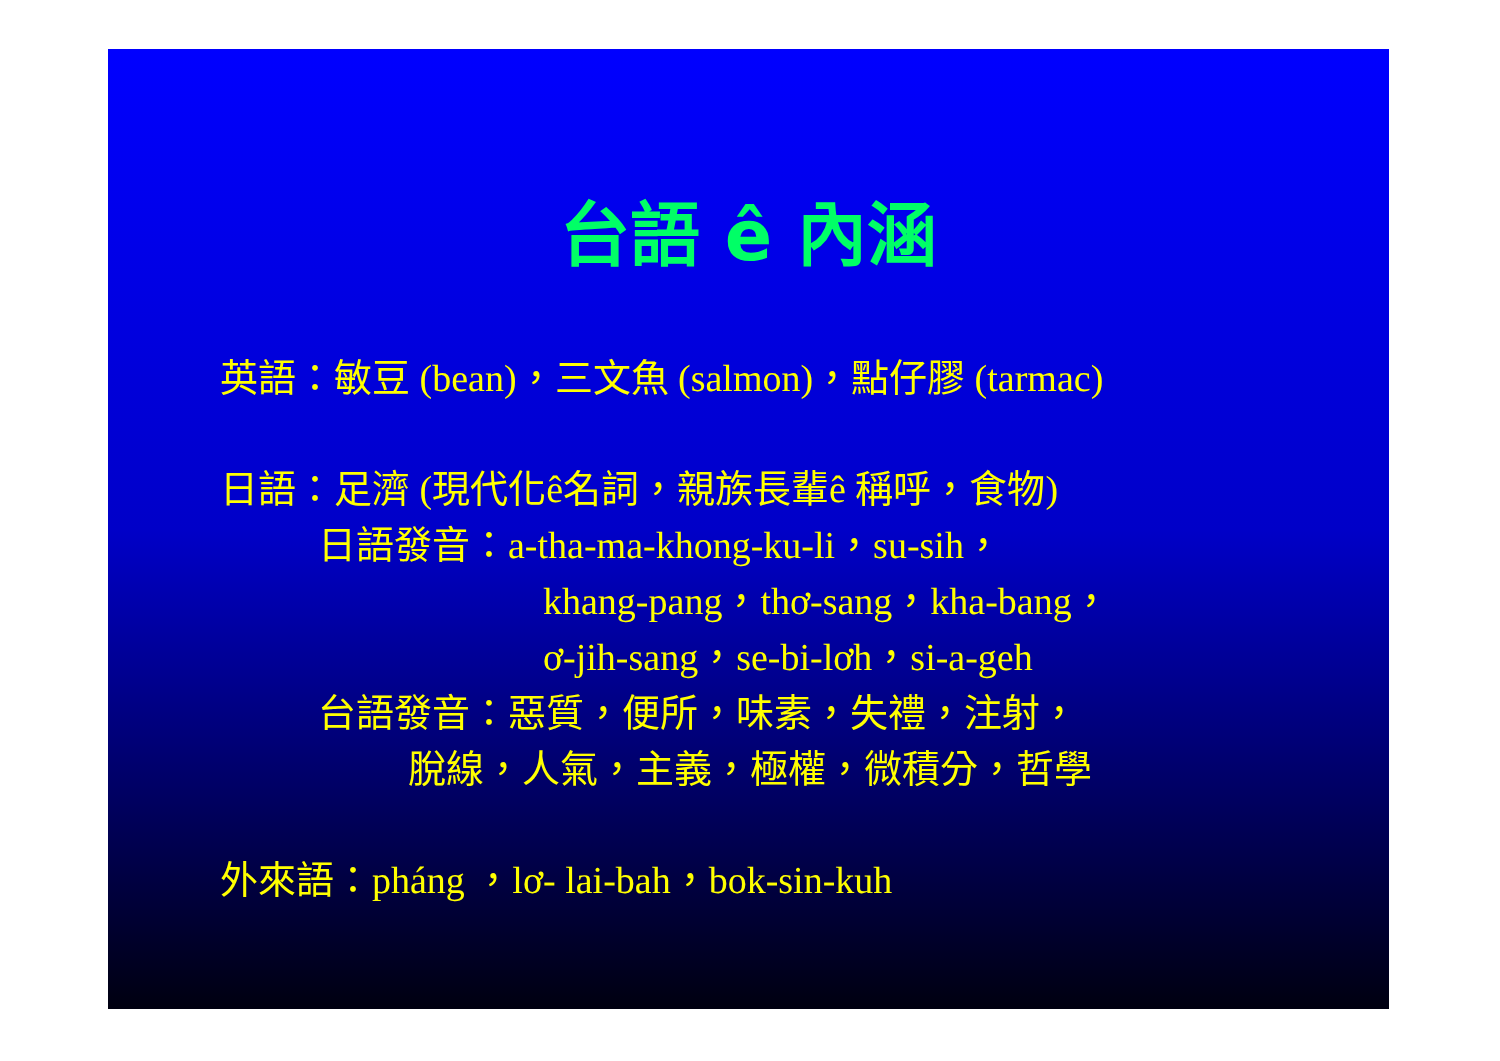台語 ê 內涵
英語：敏豆 (bean)，三文魚 (salmon)，點仔膠 (tarmac)
日語：足濟 (現代化ê名詞，親族長輩ê 稱呼，食物)
日語發音：a-tha-ma-khong-ku-li，su-sih，
khang-pang，thơ-sang，kha-bang，
ơ-jih-sang，se-bi-lơh，si-a-geh
台語發音：惡質，便所，味素，失禮，注射，
脫線，人氣，主義，極權，微積分，哲學
外來語：pháng ，lơ- lai-bah，bok-sin-kuh